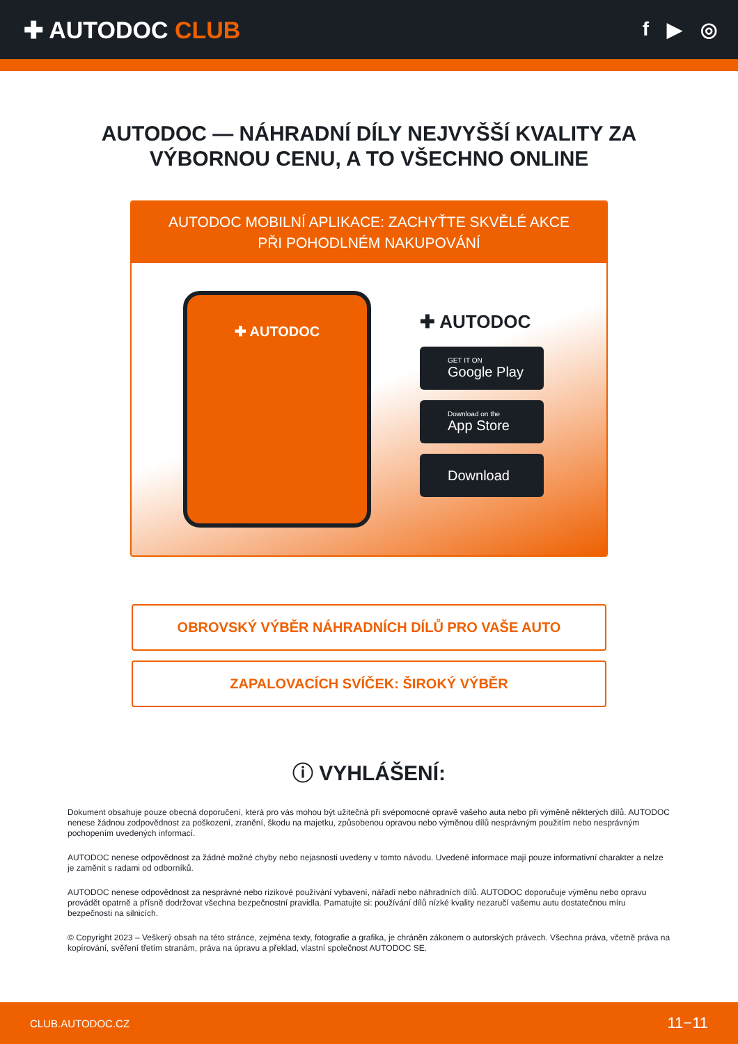✚ AUTODOC CLUB
f ▶ ◎
AUTODOC — NÁHRADNÍ DÍLY NEJVYŠŠÍ KVALITY ZA
VÝBORNOU CENU, A TO VŠECHNO ONLINE
AUTODOC MOBILNÍ APLIKACE: ZACHYŤTE SKVĚLÉ AKCE PŘI POHODLNÉM NAKUPOVÁNÍ
✚ AUTODOC
✚ AUTODOC
GET IT ON
Google Play
Download on the
App Store
Download
OBROVSKÝ VÝBĚR NÁHRADNÍCH DÍLŮ PRO VAŠE AUTO
ZAPALOVACÍCH SVÍČEK: ŠIROKÝ VÝBĚR
ⓘ VYHLÁŠENÍ:
Dokument obsahuje pouze obecná doporučení, která pro vás mohou být užitečná při svépomocné opravě vašeho auta nebo při výměně některých dílů. AUTODOC nenese žádnou zodpovědnost za poškození, zranění, škodu na majetku, způsobenou opravou nebo výměnou dílů nesprávným použitím nebo nesprávným pochopením uvedených informací.
AUTODOC nenese odpovědnost za žádné možné chyby nebo nejasnosti uvedeny v tomto návodu. Uvedené informace mají pouze informativní charakter a nelze je zaměnit s radami od odborníků.
AUTODOC nenese odpovědnost za nesprávné nebo rizikové používání vybavení, nářadí nebo náhradních dílů. AUTODOC doporučuje výměnu nebo opravu provádět opatrně a přísně dodržovat všechna bezpečnostní pravidla. Pamatujte si: používání dílů nízké kvality nezaručí vašemu autu dostatečnou míru bezpečnosti na silnicích.
© Copyright 2023 – Veškerý obsah na této stránce, zejména texty, fotografie a grafika, je chráněn zákonem o autorských právech. Všechna práva, včetně práva na kopírování, svěření třetím stranám, práva na úpravu a překlad, vlastní společnost AUTODOC SE.
CLUB.AUTODOC.CZ 11−11